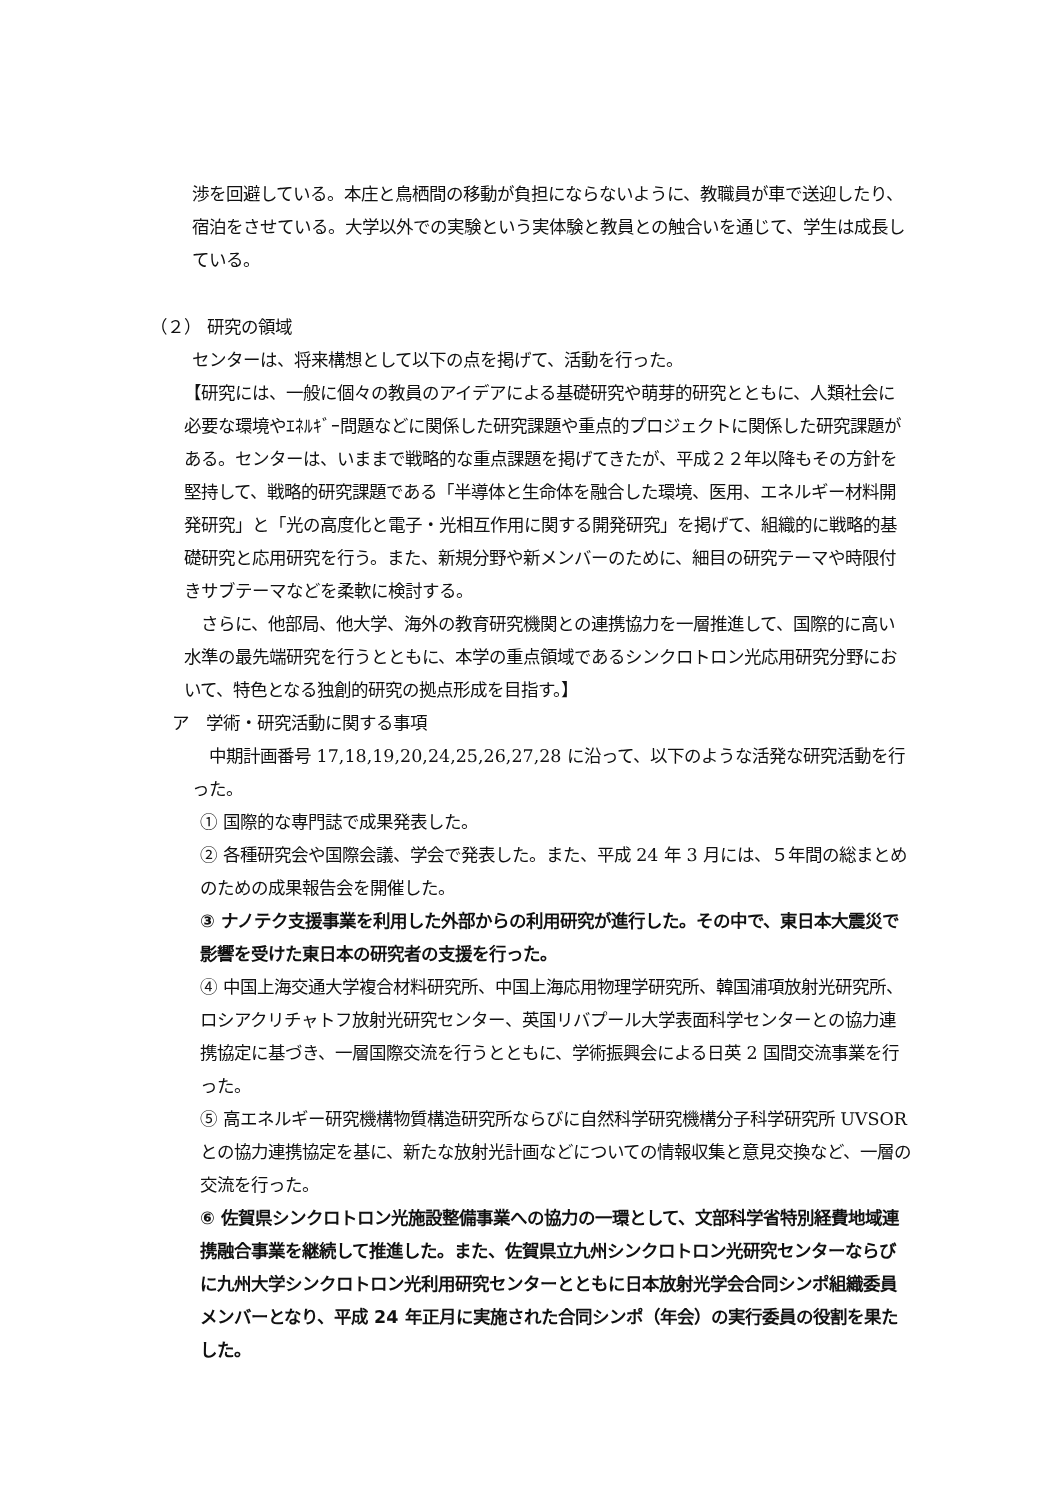渉を回避している。本庄と鳥栖間の移動が負担にならないように、教職員が車で送迎したり、宿泊をさせている。大学以外での実験という実体験と教員との触合いを通じて、学生は成長している。
（２） 研究の領域
センターは、将来構想として以下の点を掲げて、活動を行った。
【研究には、一般に個々の教員のアイデアによる基礎研究や萌芽的研究とともに、人類社会に必要な環境やｴﾈﾙｷﾞｰ問題などに関係した研究課題や重点的プロジェクトに関係した研究課題がある。センターは、いままで戦略的な重点課題を掲げてきたが、平成２２年以降もその方針を堅持して、戦略的研究課題である「半導体と生命体を融合した環境、医用、エネルギー材料開発研究」と「光の高度化と電子・光相互作用に関する開発研究」を掲げて、組織的に戦略的基礎研究と応用研究を行う。また、新規分野や新メンバーのために、細目の研究テーマや時限付きサブテーマなどを柔軟に検討する。
　さらに、他部局、他大学、海外の教育研究機関との連携協力を一層推進して、国際的に高い水準の最先端研究を行うとともに、本学の重点領域であるシンクロトロン光応用研究分野において、特色となる独創的研究の拠点形成を目指す。】
ア　学術・研究活動に関する事項
　中期計画番号 17,18,19,20,24,25,26,27,28 に沿って、以下のような活発な研究活動を行った。
① 国際的な専門誌で成果発表した。
② 各種研究会や国際会議、学会で発表した。また、平成 24 年 3 月には、５年間の総まとめのための成果報告会を開催した。
③ ナノテク支援事業を利用した外部からの利用研究が進行した。その中で、東日本大震災で影響を受けた東日本の研究者の支援を行った。
④ 中国上海交通大学複合材料研究所、中国上海応用物理学研究所、韓国浦項放射光研究所、ロシアクリチャトフ放射光研究センター、英国リバプール大学表面科学センターとの協力連携協定に基づき、一層国際交流を行うとともに、学術振興会による日英 2 国間交流事業を行った。
⑤ 高エネルギー研究機構物質構造研究所ならびに自然科学研究機構分子科学研究所 UVSOR との協力連携協定を基に、新たな放射光計画などについての情報収集と意見交換など、一層の交流を行った。
⑥ 佐賀県シンクロトロン光施設整備事業への協力の一環として、文部科学省特別経費地域連携融合事業を継続して推進した。また、佐賀県立九州シンクロトロン光研究センターならびに九州大学シンクロトロン光利用研究センターとともに日本放射光学会合同シンポ組織委員メンバーとなり、平成 24 年正月に実施された合同シンポ（年会）の実行委員の役割を果たした。